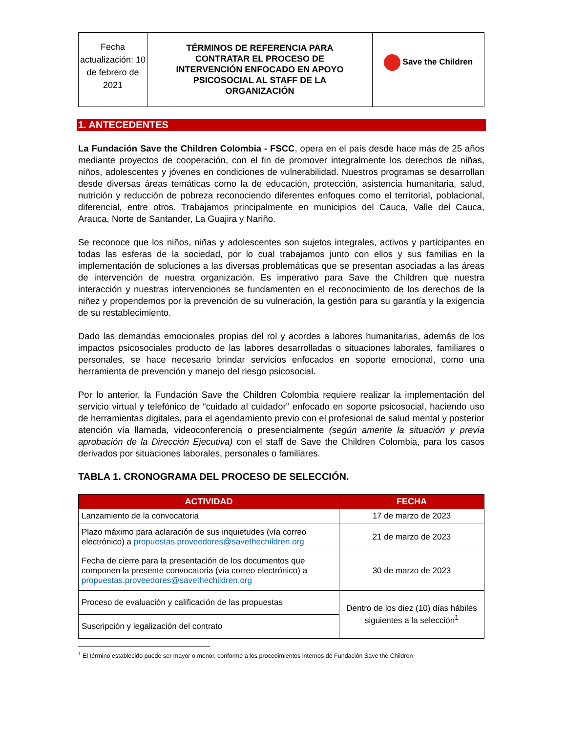| Fecha actualización: 10 de febrero de 2021 | TÉRMINOS DE REFERENCIA PARA CONTRATAR EL PROCESO DE INTERVENCIÓN ENFOCADO EN APOYO PSICOSOCIAL AL STAFF DE LA ORGANIZACIÓN | Save the Children |
1. ANTECEDENTES
La Fundación Save the Children Colombia - FSCC, opera en el país desde hace más de 25 años mediante proyectos de cooperación, con el fin de promover integralmente los derechos de niñas, niños, adolescentes y jóvenes en condiciones de vulnerabilidad. Nuestros programas se desarrollan desde diversas áreas temáticas como la de educación, protección, asistencia humanitaria, salud, nutrición y reducción de pobreza reconociendo diferentes enfoques como el territorial, poblacional, diferencial, entre otros. Trabajamos principalmente en municipios del Cauca, Valle del Cauca, Arauca, Norte de Santander, La Guajira y Nariño.
Se reconoce que los niños, niñas y adolescentes son sujetos integrales, activos y participantes en todas las esferas de la sociedad, por lo cual trabajamos junto con ellos y sus familias en la implementación de soluciones a las diversas problemáticas que se presentan asociadas a las áreas de intervención de nuestra organización. Es imperativo para Save the Children que nuestra interacción y nuestras intervenciones se fundamenten en el reconocimiento de los derechos de la niñez y propendemos por la prevención de su vulneración, la gestión para su garantía y la exigencia de su restablecimiento.
Dado las demandas emocionales propias del rol y acordes a labores humanitarias, además de los impactos psicosociales producto de las labores desarrolladas o situaciones laborales, familiares o personales, se hace necesario brindar servicios enfocados en soporte emocional, como una herramienta de prevención y manejo del riesgo psicosocial.
Por lo anterior, la Fundación Save the Children Colombia requiere realizar la implementación del servicio virtual y telefónico de “cuidado al cuidador” enfocado en soporte psicosocial, haciendo uso de herramientas digitales, para el agendamiento previo con el profesional de salud mental y posterior atención vía llamada, videoconferencia o presencialmente (según amerite la situación y previa aprobación de la Dirección Ejecutiva) con el staff de Save the Children Colombia, para los casos derivados por situaciones laborales, personales o familiares.
TABLA 1. CRONOGRAMA DEL PROCESO DE SELECCIÓN.
| ACTIVIDAD | FECHA |
| --- | --- |
| Lanzamiento de la convocatoria | 17 de marzo de 2023 |
| Plazo máximo para aclaración de sus inquietudes (vía correo electrónico) a propuestas.proveedores@savethechildren.org | 21 de marzo de 2023 |
| Fecha de cierre para la presentación de los documentos que componen la presente convocatoria (vía correo electrónico) a propuestas.proveedores@savethechildren.org | 30 de marzo de 2023 |
| Proceso de evaluación y calificación de las propuestas | Dentro de los diez (10) días hábiles siguientes a la selección<sup>1</sup> |
| Suscripción y legalización del contrato | |
<sup>1</sup> El término establecido puede ser mayor o menor, conforme a los procedimientos internos de Fundación Save the Children